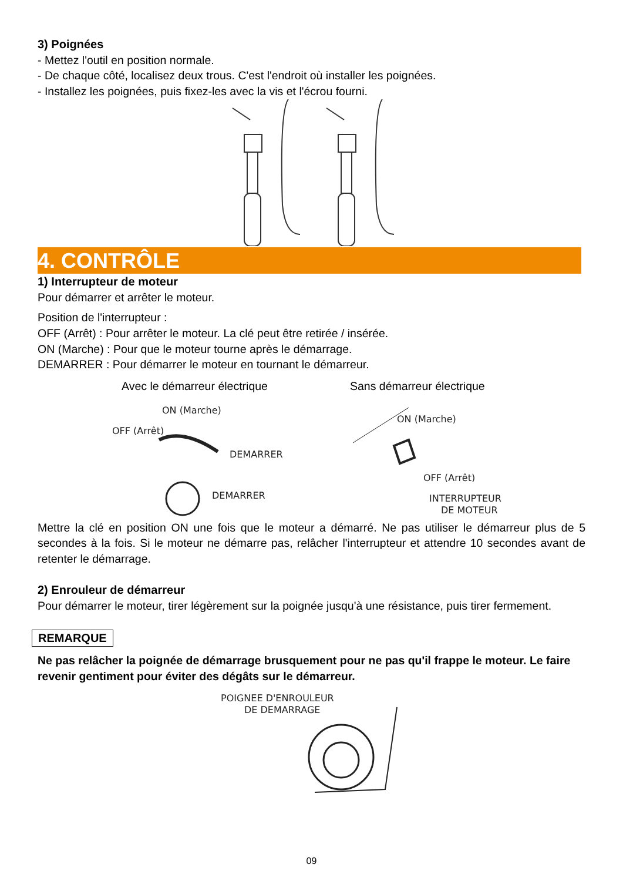3) Poignées
- Mettez l'outil en position normale.
- De chaque côté, localisez deux trous. C'est l'endroit où installer les poignées.
- Installez les poignées, puis fixez-les avec la vis et l'écrou fourni.
4. CONTRÔLE
1) Interrupteur de moteur
Pour démarrer et arrêter le moteur.
Position de l'interrupteur :
OFF (Arrêt) : Pour arrêter le moteur. La clé peut être retirée / insérée.
ON (Marche) : Pour que le moteur tourne après le démarrage.
DEMARRER : Pour démarrer le moteur en tournant le démarreur.
Avec le démarreur électrique Sans démarreur électrique
ON (Marche)
OFF (Arrêt)
DEMARRER
DEMARRER
ON (Marche)
OFF (Arrêt)
INTERRUPTEUR
DE MOTEUR
Mettre la clé en position ON une fois que le moteur a démarré. Ne pas utiliser le démarreur plus de 5 secondes à la fois. Si le moteur ne démarre pas, relâcher l'interrupteur et attendre 10 secondes avant de retenter le démarrage.
2) Enrouleur de démarreur
Pour démarrer le moteur, tirer légèrement sur la poignée jusqu'à une résistance, puis tirer fermement.
REMARQUE
Ne pas relâcher la poignée de démarrage brusquement pour ne pas qu'il frappe le moteur. Le faire revenir gentiment pour éviter des dégâts sur le démarreur.
POIGNEE D'ENROULEUR
DE DEMARRAGE
09